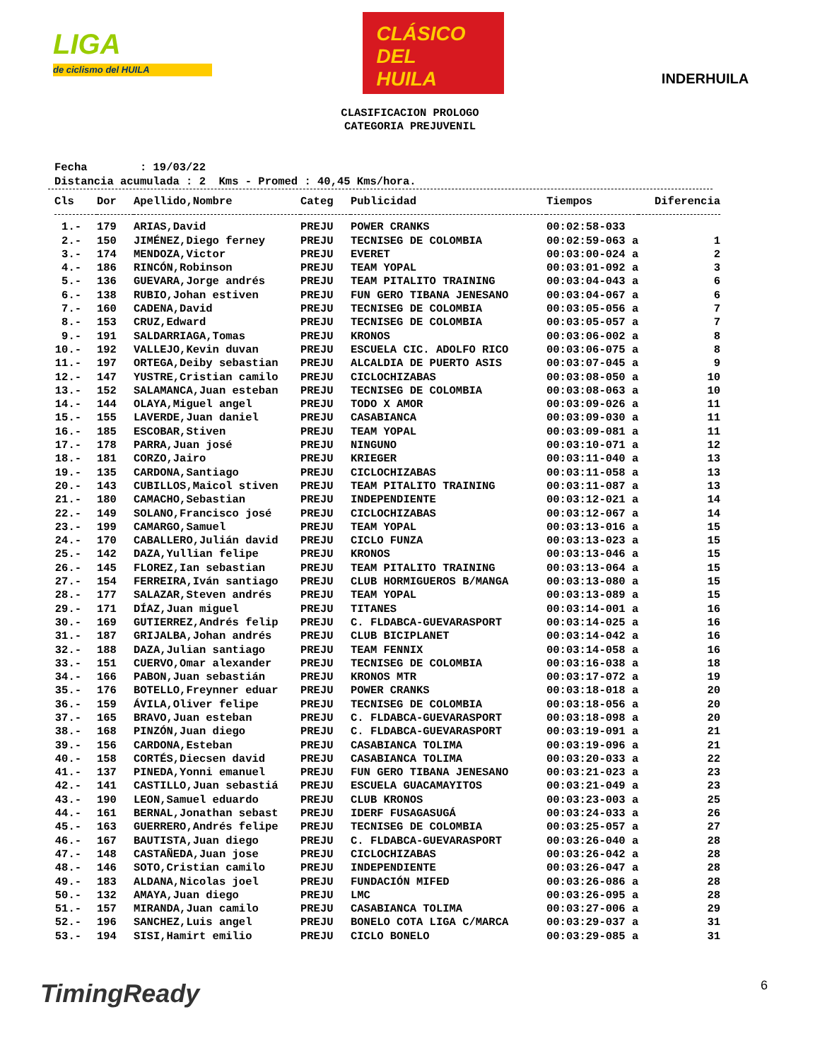LIGA
de ciclismo del HUILA
CLÁSICO
DEL
HUILA
INDERHUILA
CLASIFICACION PROLOGO
CATEGORIA PREJUVENIL
Fecha : 19/03/22 Distancia acumulada : 2 Kms - Promed : 40,45 Kms/hora.
| Cls | Dor | Apellido,Nombre | Categ | Publicidad | Tiempos | Diferencia |
| --- | --- | --- | --- | --- | --- | --- |
| 1.- | 179 | ARIAS,David | PREJU | POWER CRANKS | 00:02:58-033 | |
| 2.- | 150 | JIMÉNEZ,Diego ferney | PREJU | TECNISEG DE COLOMBIA | 00:02:59-063 a | 1 |
| 3.- | 174 | MENDOZA,Victor | PREJU | EVERET | 00:03:00-024 a | 2 |
| 4.- | 186 | RINCÓN,Robinson | PREJU | TEAM YOPAL | 00:03:01-092 a | 3 |
| 5.- | 136 | GUEVARA,Jorge andrés | PREJU | TEAM PITALITO TRAINING | 00:03:04-043 a | 6 |
| 6.- | 138 | RUBIO,Johan estiven | PREJU | FUN GERO TIBANA JENESANO | 00:03:04-067 a | 6 |
| 7.- | 160 | CADENA,David | PREJU | TECNISEG DE COLOMBIA | 00:03:05-056 a | 7 |
| 8.- | 153 | CRUZ,Edward | PREJU | TECNISEG DE COLOMBIA | 00:03:05-057 a | 7 |
| 9.- | 191 | SALDARRIAGA,Tomas | PREJU | KRONOS | 00:03:06-002 a | 8 |
| 10.- | 192 | VALLEJO,Kevin duvan | PREJU | ESCUELA CIC. ADOLFO RICO | 00:03:06-075 a | 8 |
| 11.- | 197 | ORTEGA,Deiby sebastian | PREJU | ALCALDIA DE PUERTO ASIS | 00:03:07-045 a | 9 |
| 12.- | 147 | YUSTRE,Cristian camilo | PREJU | CICLOCHIZABAS | 00:03:08-050 a | 10 |
| 13.- | 152 | SALAMANCA,Juan esteban | PREJU | TECNISEG DE COLOMBIA | 00:03:08-063 a | 10 |
| 14.- | 144 | OLAYA,Miguel angel | PREJU | TODO X AMOR | 00:03:09-026 a | 11 |
| 15.- | 155 | LAVERDE,Juan daniel | PREJU | CASABIANCA | 00:03:09-030 a | 11 |
| 16.- | 185 | ESCOBAR,Stiven | PREJU | TEAM YOPAL | 00:03:09-081 a | 11 |
| 17.- | 178 | PARRA,Juan josé | PREJU | NINGUNO | 00:03:10-071 a | 12 |
| 18.- | 181 | CORZO,Jairo | PREJU | KRIEGER | 00:03:11-040 a | 13 |
| 19.- | 135 | CARDONA,Santiago | PREJU | CICLOCHIZABAS | 00:03:11-058 a | 13 |
| 20.- | 143 | CUBILLOS,Maicol stiven | PREJU | TEAM PITALITO TRAINING | 00:03:11-087 a | 13 |
| 21.- | 180 | CAMACHO,Sebastian | PREJU | INDEPENDIENTE | 00:03:12-021 a | 14 |
| 22.- | 149 | SOLANO,Francisco josé | PREJU | CICLOCHIZABAS | 00:03:12-067 a | 14 |
| 23.- | 199 | CAMARGO,Samuel | PREJU | TEAM YOPAL | 00:03:13-016 a | 15 |
| 24.- | 170 | CABALLERO,Julián david | PREJU | CICLO FUNZA | 00:03:13-023 a | 15 |
| 25.- | 142 | DAZA,Yullian felipe | PREJU | KRONOS | 00:03:13-046 a | 15 |
| 26.- | 145 | FLOREZ,Ian sebastian | PREJU | TEAM PITALITO TRAINING | 00:03:13-064 a | 15 |
| 27.- | 154 | FERREIRA,Iván santiago | PREJU | CLUB HORMIGUEROS B/MANGA | 00:03:13-080 a | 15 |
| 28.- | 177 | SALAZAR,Steven andrés | PREJU | TEAM YOPAL | 00:03:13-089 a | 15 |
| 29.- | 171 | DÍAZ,Juan miguel | PREJU | TITANES | 00:03:14-001 a | 16 |
| 30.- | 169 | GUTIERREZ,Andrés felip | PREJU | C. FLDABCA-GUEVARASPORT | 00:03:14-025 a | 16 |
| 31.- | 187 | GRIJALBA,Johan andrés | PREJU | CLUB BICIPLANET | 00:03:14-042 a | 16 |
| 32.- | 188 | DAZA,Julian santiago | PREJU | TEAM FENNIX | 00:03:14-058 a | 16 |
| 33.- | 151 | CUERVO,Omar alexander | PREJU | TECNISEG DE COLOMBIA | 00:03:16-038 a | 18 |
| 34.- | 166 | PABON,Juan sebastián | PREJU | KRONOS MTR | 00:03:17-072 a | 19 |
| 35.- | 176 | BOTELLO,Freynner eduar | PREJU | POWER CRANKS | 00:03:18-018 a | 20 |
| 36.- | 159 | ÁVILA,Oliver felipe | PREJU | TECNISEG DE COLOMBIA | 00:03:18-056 a | 20 |
| 37.- | 165 | BRAVO,Juan esteban | PREJU | C. FLDABCA-GUEVARASPORT | 00:03:18-098 a | 20 |
| 38.- | 168 | PINZÓN,Juan diego | PREJU | C. FLDABCA-GUEVARASPORT | 00:03:19-091 a | 21 |
| 39.- | 156 | CARDONA,Esteban | PREJU | CASABIANCA TOLIMA | 00:03:19-096 a | 21 |
| 40.- | 158 | CORTÉS,Diecsen david | PREJU | CASABIANCA TOLIMA | 00:03:20-033 a | 22 |
| 41.- | 137 | PINEDA,Yonni emanuel | PREJU | FUN GERO TIBANA JENESANO | 00:03:21-023 a | 23 |
| 42.- | 141 | CASTILLO,Juan sebastiá | PREJU | ESCUELA GUACAMAYITOS | 00:03:21-049 a | 23 |
| 43.- | 190 | LEON,Samuel eduardo | PREJU | CLUB KRONOS | 00:03:23-003 a | 25 |
| 44.- | 161 | BERNAL,Jonathan sebast | PREJU | IDERF FUSAGASUGÁ | 00:03:24-033 a | 26 |
| 45.- | 163 | GUERRERO,Andrés felipe | PREJU | TECNISEG DE COLOMBIA | 00:03:25-057 a | 27 |
| 46.- | 167 | BAUTISTA,Juan diego | PREJU | C. FLDABCA-GUEVARASPORT | 00:03:26-040 a | 28 |
| 47.- | 148 | CASTAÑEDA,Juan jose | PREJU | CICLOCHIZABAS | 00:03:26-042 a | 28 |
| 48.- | 146 | SOTO,Cristian camilo | PREJU | INDEPENDIENTE | 00:03:26-047 a | 28 |
| 49.- | 183 | ALDANA,Nicolas joel | PREJU | FUNDACIÓN MIFED | 00:03:26-086 a | 28 |
| 50.- | 132 | AMAYA,Juan diego | PREJU | LMC | 00:03:26-095 a | 28 |
| 51.- | 157 | MIRANDA,Juan camilo | PREJU | CASABIANCA TOLIMA | 00:03:27-006 a | 29 |
| 52.- | 196 | SANCHEZ,Luis angel | PREJU | BONELO COTA LIGA C/MARCA | 00:03:29-037 a | 31 |
| 53.- | 194 | SISI,Hamirt emilio | PREJU | CICLO BONELO | 00:03:29-085 a | 31 |
TimingReady 6